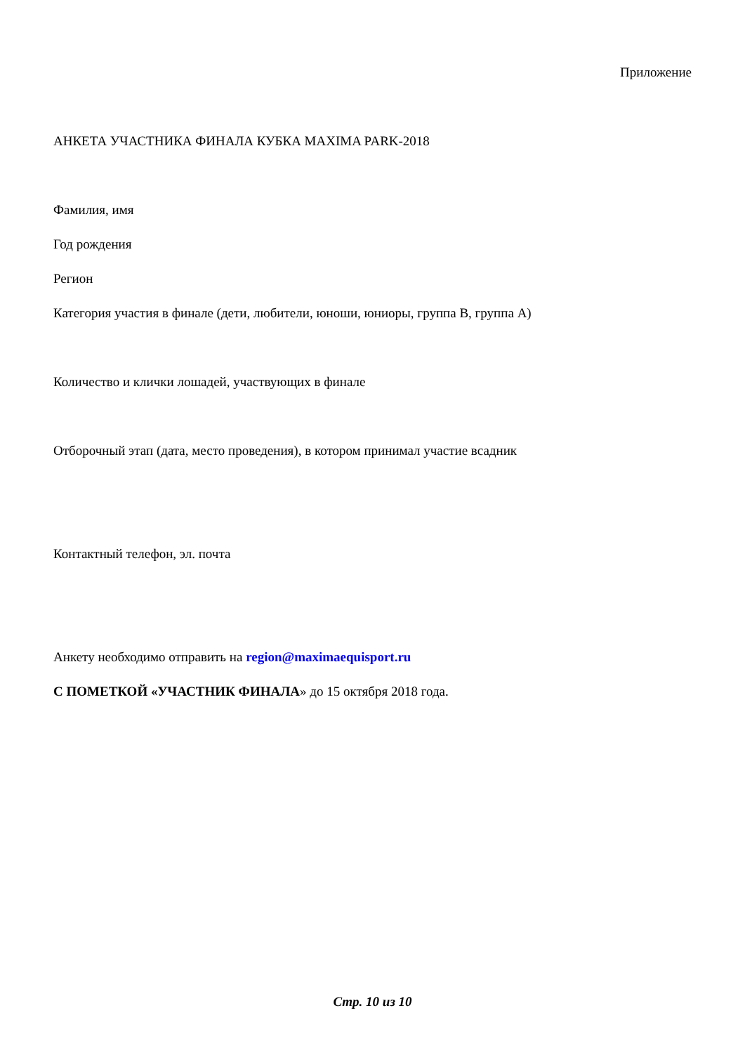Приложение
АНКЕТА УЧАСТНИКА ФИНАЛА КУБКА MAXIMA PARK-2018
Фамилия, имя
Год рождения
Регион
Категория участия в финале (дети, любители, юноши, юниоры, группа В, группа А)
Количество и клички лошадей, участвующих в финале
Отборочный этап (дата, место проведения), в котором принимал участие всадник
Контактный телефон, эл. почта
Анкету необходимо отправить на region@maximaequisport.ru
С ПОМЕТКОЙ «УЧАСТНИК ФИНАЛА» до 15 октября 2018 года.
Стр. 10 из 10